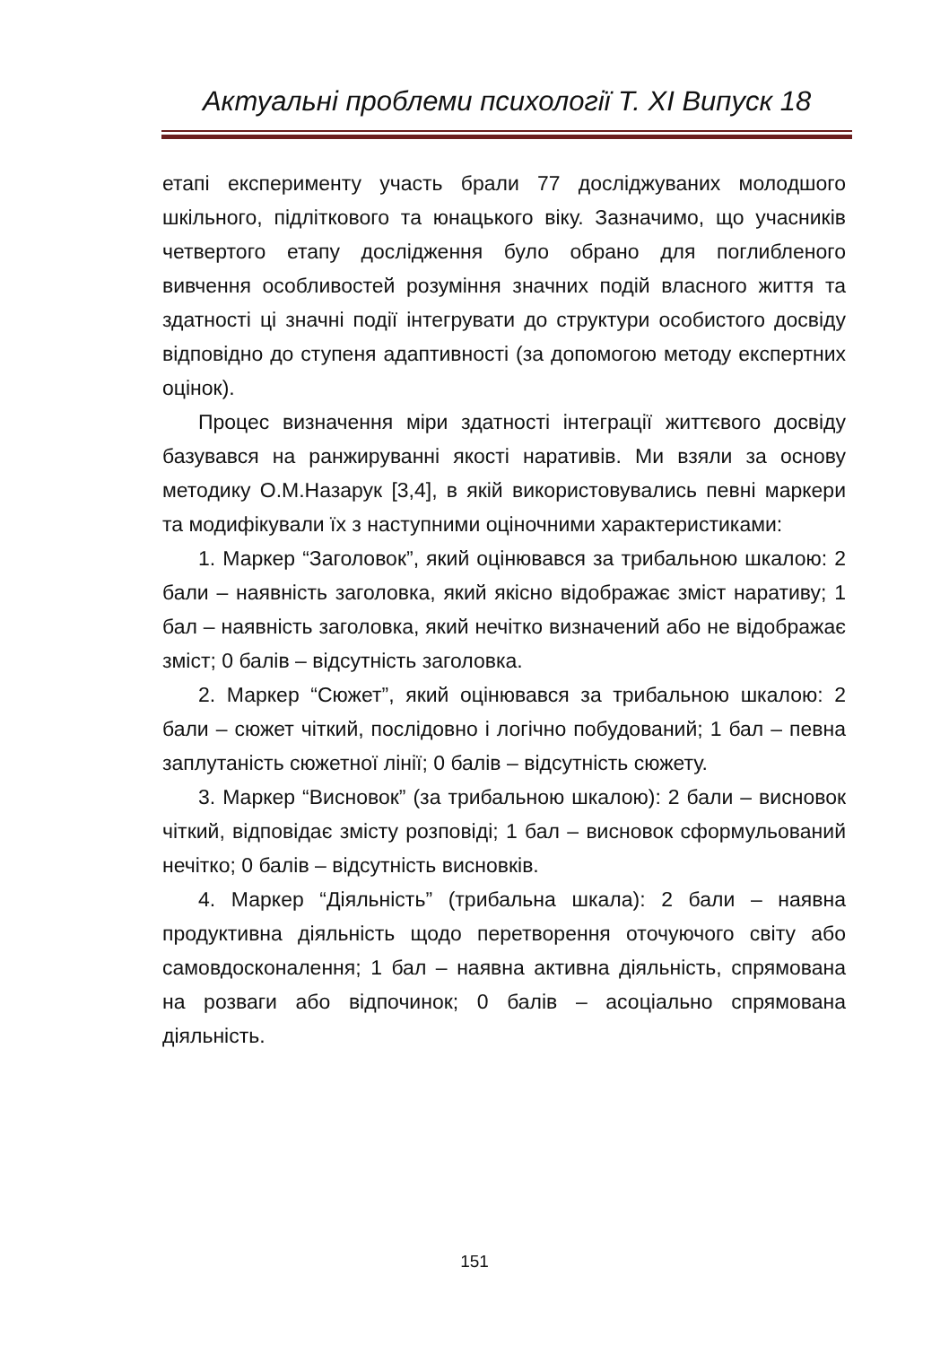Актуальні проблеми психології Т. XI Випуск 18
етапі експерименту участь брали 77 досліджуваних молодшого шкільного, підліткового та юнацького віку. Зазначимо, що учасників четвертого етапу дослідження було обрано для поглибленого вивчення особливостей розуміння значних подій власного життя та здатності ці значні події інтегрувати до структури особистого досвіду відповідно до ступеня адаптивності (за допомогою методу експертних оцінок).
Процес визначення міри здатності інтеграції життєвого досвіду базувався на ранжируванні якості наративів. Ми взяли за основу методику О.М.Назарук [3,4], в якій використовувались певні маркери та модифікували їх з наступними оціночними характеристиками:
1. Маркер “Заголовок”, який оцінювався за трибальною шкалою: 2 бали – наявність заголовка, який якісно відображає зміст наративу; 1 бал – наявність заголовка, який нечітко визначений або не відображає зміст; 0 балів – відсутність заголовка.
2. Маркер “Сюжет”, який оцінювався за трибальною шкалою: 2 бали – сюжет чіткий, послідовно і логічно побудований; 1 бал – певна заплутаність сюжетної лінії; 0 балів – відсутність сюжету.
3. Маркер “Висновок” (за трибальною шкалою): 2 бали – висновок чіткий, відповідає змісту розповіді; 1 бал – висновок сформульований нечітко; 0 балів – відсутність висновків.
4. Маркер “Діяльність” (трибальна шкала): 2 бали – наявна продуктивна діяльність щодо перетворення оточуючого світу або самовдосконалення; 1 бал – наявна активна діяльність, спрямована на розваги або відпочинок; 0 балів – асоціально спрямована діяльність.
151